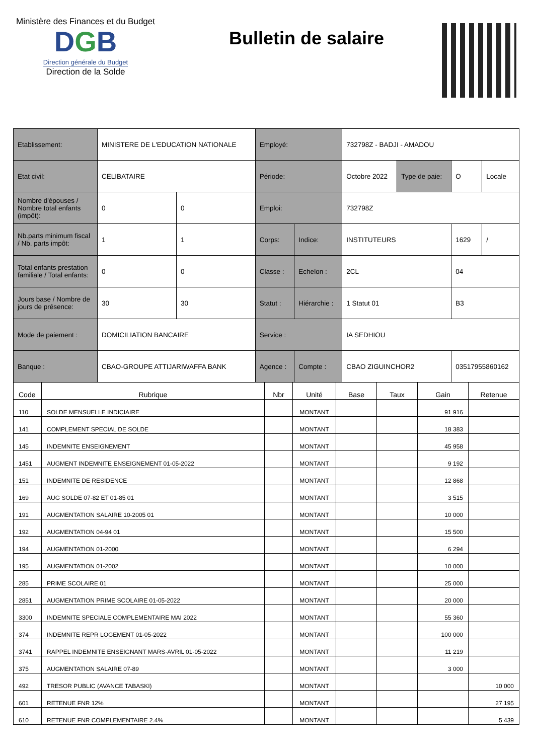Ministère des Finances et du Budget
DGB
Direction générale du Budget
Direction de la Solde
Bulletin de salaire
| Etablissement: | MINISTERE DE L'EDUCATION NATIONALE | | Employé: | | 732798Z - BADJI - AMADOU | | | |
| Etat civil: | CELIBATAIRE | | Période: | | Octobre 2022 | Type de paie: | O | Locale |
| Nombre d'épouses / Nombre total enfants (impôt): | 0 | 0 | Emploi: | | 732798Z | | | |
| Nb.parts minimum fiscal / Nb. parts impôt: | 1 | 1 | Corps: | Indice: | INSTITUTEURS | | 1629 | / |
| Total enfants prestation familiale / Total enfants: | 0 | 0 | Classe : | Echelon : | 2CL | | 04 | |
| Jours base / Nombre de jours de présence: | 30 | 30 | Statut : | Hiérarchie : | 1 Statut 01 | | B3 | |
| Mode de paiement : | DOMICILIATION BANCAIRE | | Service : | | IA SEDHIOU | | | |
| Banque : | CBAO-GROUPE ATTIJARIWAFFA BANK | | Agence : | Compte : | CBAO ZIGUINCHOR2 | | 03517955860162 | |
| Code | Rubrique | Nbr | Unité | Base | Taux | Gain | Retenue |
| --- | --- | --- | --- | --- | --- | --- | --- |
| 110 | SOLDE MENSUELLE INDICIAIRE | | MONTANT | | | 91 916 | |
| 141 | COMPLEMENT SPECIAL DE SOLDE | | MONTANT | | | 18 383 | |
| 145 | INDEMNITE ENSEIGNEMENT | | MONTANT | | | 45 958 | |
| 1451 | AUGMENT INDEMNITE ENSEIGNEMENT 01-05-2022 | | MONTANT | | | 9 192 | |
| 151 | INDEMNITE DE RESIDENCE | | MONTANT | | | 12 868 | |
| 169 | AUG SOLDE 07-82 ET 01-85 01 | | MONTANT | | | 3 515 | |
| 191 | AUGMENTATION SALAIRE 10-2005 01 | | MONTANT | | | 10 000 | |
| 192 | AUGMENTATION 04-94 01 | | MONTANT | | | 15 500 | |
| 194 | AUGMENTATION 01-2000 | | MONTANT | | | 6 294 | |
| 195 | AUGMENTATION 01-2002 | | MONTANT | | | 10 000 | |
| 285 | PRIME SCOLAIRE 01 | | MONTANT | | | 25 000 | |
| 2851 | AUGMENTATION PRIME SCOLAIRE 01-05-2022 | | MONTANT | | | 20 000 | |
| 3300 | INDEMNITE SPECIALE COMPLEMENTAIRE MAI 2022 | | MONTANT | | | 55 360 | |
| 374 | INDEMNITE REPR LOGEMENT 01-05-2022 | | MONTANT | | | 100 000 | |
| 3741 | RAPPEL INDEMNITE ENSEIGNANT MARS-AVRIL 01-05-2022 | | MONTANT | | | 11 219 | |
| 375 | AUGMENTATION SALAIRE 07-89 | | MONTANT | | | 3 000 | |
| 492 | TRESOR PUBLIC (AVANCE TABASKI) | | MONTANT | | | | 10 000 |
| 601 | RETENUE FNR 12% | | MONTANT | | | | 27 195 |
| 610 | RETENUE FNR COMPLEMENTAIRE 2.4% | | MONTANT | | | | 5 439 |